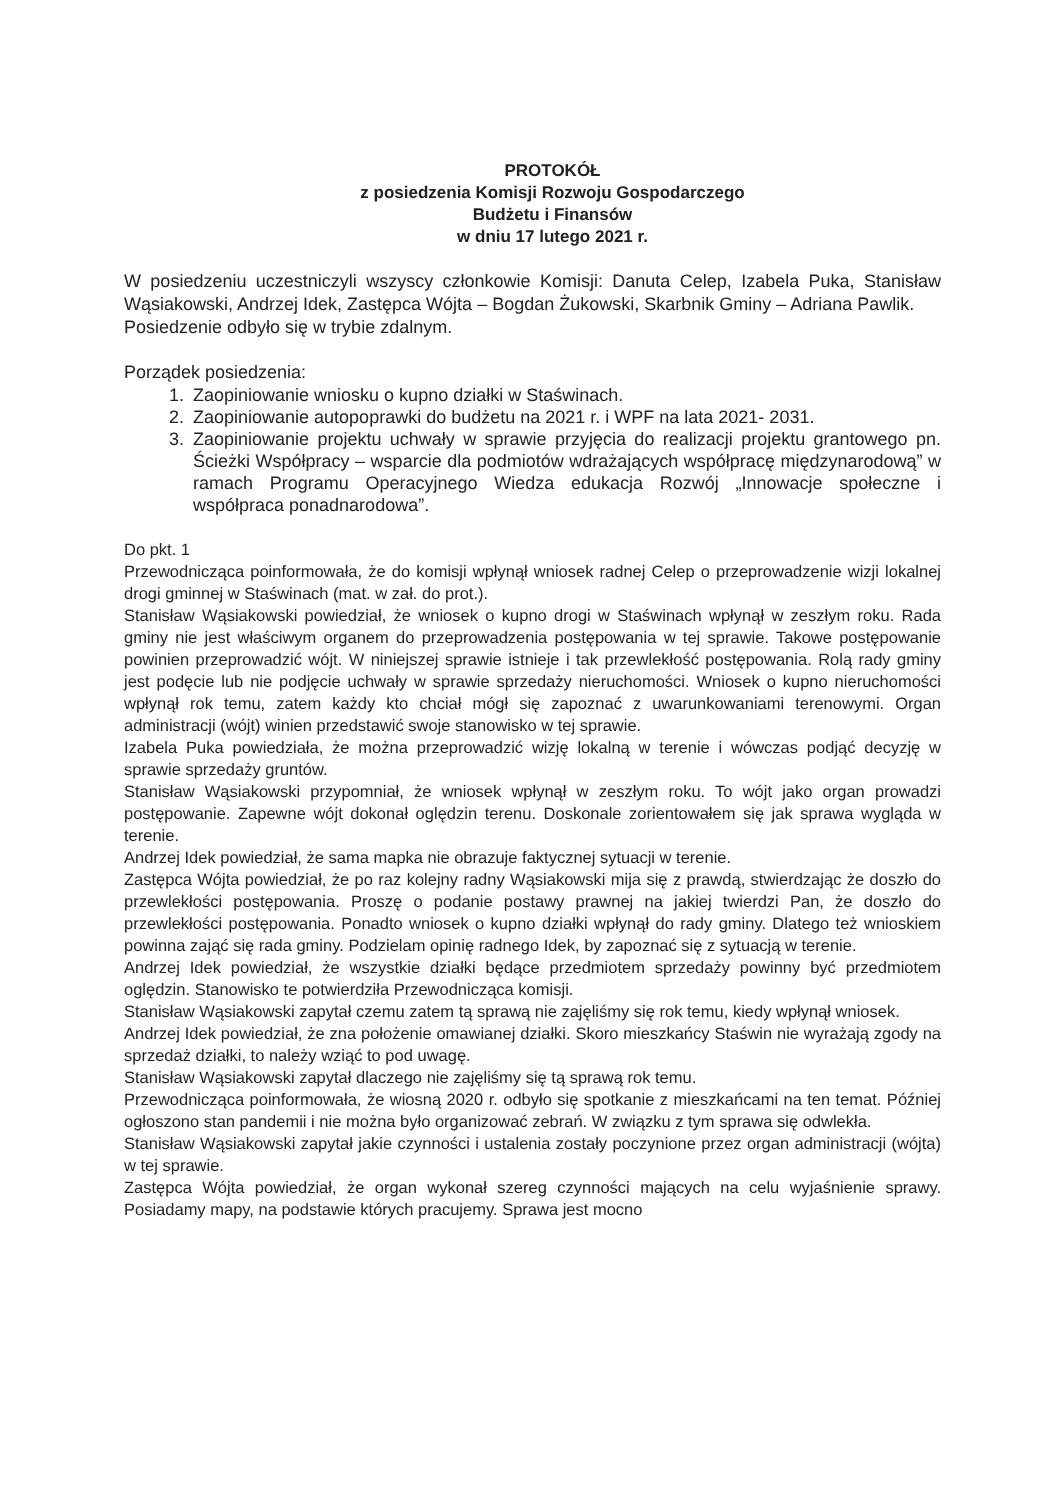PROTOKÓŁ
z posiedzenia Komisji Rozwoju Gospodarczego
Budżetu i Finansów
w dniu 17 lutego 2021 r.
W posiedzeniu uczestniczyli wszyscy członkowie Komisji: Danuta Celep, Izabela Puka, Stanisław Wąsiakowski, Andrzej Idek, Zastępca Wójta – Bogdan Żukowski, Skarbnik Gminy – Adriana Pawlik.
Posiedzenie odbyło się w trybie zdalnym.
Porządek posiedzenia:
1. Zaopiniowanie wniosku o kupno działki w Staświnach.
2. Zaopiniowanie autopoprawki do budżetu na 2021 r. i WPF na lata 2021- 2031.
3. Zaopiniowanie projektu uchwały w sprawie przyjęcia do realizacji projektu grantowego pn. Ścieżki Współpracy – wsparcie dla podmiotów wdrażających współpracę międzynarodową” w ramach Programu Operacyjnego Wiedza edukacja Rozwój „Innowacje społeczne i współpraca ponadnarodowa”.
Do pkt. 1
Przewodnicząca poinformowała, że do komisji wpłynął wniosek radnej Celep o przeprowadzenie wizji lokalnej drogi gminnej w Staświnach (mat. w zał. do prot.).
Stanisław Wąsiakowski powiedział, że wniosek o kupno drogi w Staświnach wpłynął w zeszłym roku. Rada gminy nie jest właściwym organem do przeprowadzenia postępowania w tej sprawie. Takowe postępowanie powinien przeprowadzić wójt. W niniejszej sprawie istnieje i tak przewlekłość postępowania. Rolą rady gminy jest podęcie lub nie podjęcie uchwały w sprawie sprzedaży nieruchomości. Wniosek o kupno nieruchomości wpłynął rok temu, zatem każdy kto chciał mógł się zapoznać z uwarunkowaniami terenowymi. Organ administracji (wójt) winien przedstawić swoje stanowisko w tej sprawie.
Izabela Puka powiedziała, że można przeprowadzić wizję lokalną w terenie i wówczas podjąć decyzję w sprawie sprzedaży gruntów.
Stanisław Wąsiakowski przypomniał, że wniosek wpłynął w zeszłym roku. To wójt jako organ prowadzi postępowanie. Zapewne wójt dokonał oględzin terenu. Doskonale zorientowałem się jak sprawa wygląda w terenie.
Andrzej Idek powiedział, że sama mapka nie obrazuje faktycznej sytuacji w terenie.
Zastępca Wójta powiedział, że po raz kolejny radny Wąsiakowski mija się z prawdą, stwierdzając że doszło do przewlekłości postępowania. Proszę o podanie postawy prawnej na jakiej twierdzi Pan, że doszło do przewlekłości postępowania. Ponadto wniosek o kupno działki wpłynął do rady gminy. Dlatego też wnioskiem powinna zająć się rada gminy. Podzielam opinię radnego Idek, by zapoznać się z sytuacją w terenie.
Andrzej Idek powiedział, że wszystkie działki będące przedmiotem sprzedaży powinny być przedmiotem oględzin. Stanowisko te potwierdziła Przewodnicząca komisji.
Stanisław Wąsiakowski zapytał czemu zatem tą sprawą nie zajęliśmy się rok temu, kiedy wpłynął wniosek.
Andrzej Idek powiedział, że zna położenie omawianej działki. Skoro mieszkańcy Staświn nie wyrażają zgody na sprzedaż działki, to należy wziąć to pod uwagę.
Stanisław Wąsiakowski zapytał dlaczego nie zajęliśmy się tą sprawą rok temu.
Przewodnicząca poinformowała, że wiosną 2020 r. odbyło się spotkanie z mieszkańcami na ten temat. Później ogłoszono stan pandemii i nie można było organizować zebrań. W związku z tym sprawa się odwlekła.
Stanisław Wąsiakowski zapytał jakie czynności i ustalenia zostały poczynione przez organ administracji (wójta) w tej sprawie.
Zastępca Wójta powiedział, że organ wykonał szereg czynności mających na celu wyjaśnienie sprawy. Posiadamy mapy, na podstawie których pracujemy. Sprawa jest mocno